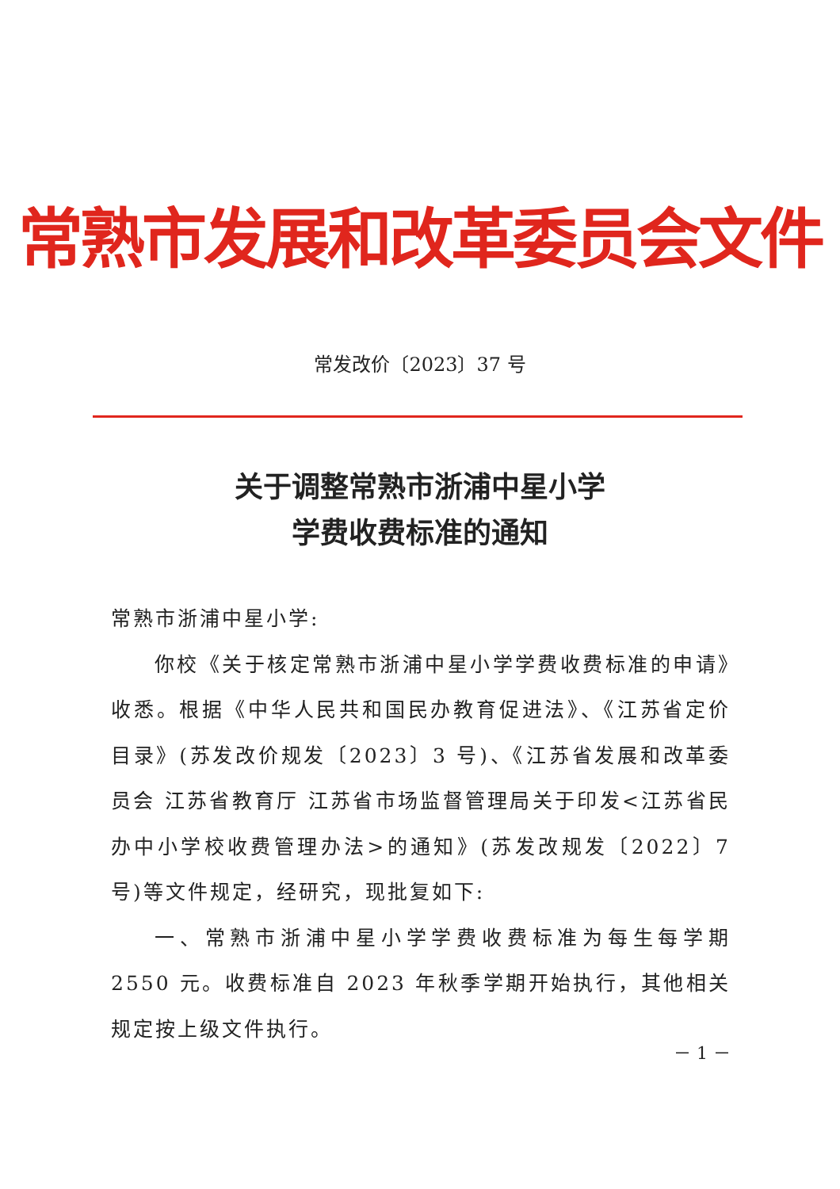常熟市发展和改革委员会文件
常发改价〔2023〕37 号
关于调整常熟市浙浦中星小学
学费收费标准的通知
常熟市浙浦中星小学:
你校《关于核定常熟市浙浦中星小学学费收费标准的申请》收悉。根据《中华人民共和国民办教育促进法》、《江苏省定价目录》(苏发改价规发〔2023〕3 号)、《江苏省发展和改革委员会 江苏省教育厅 江苏省市场监督管理局关于印发<江苏省民办中小学校收费管理办法>的通知》(苏发改规发〔2022〕7 号)等文件规定，经研究，现批复如下:
一、常熟市浙浦中星小学学费收费标准为每生每学期 2550 元。收费标准自 2023 年秋季学期开始执行，其他相关规定按上级文件执行。
－ 1 －